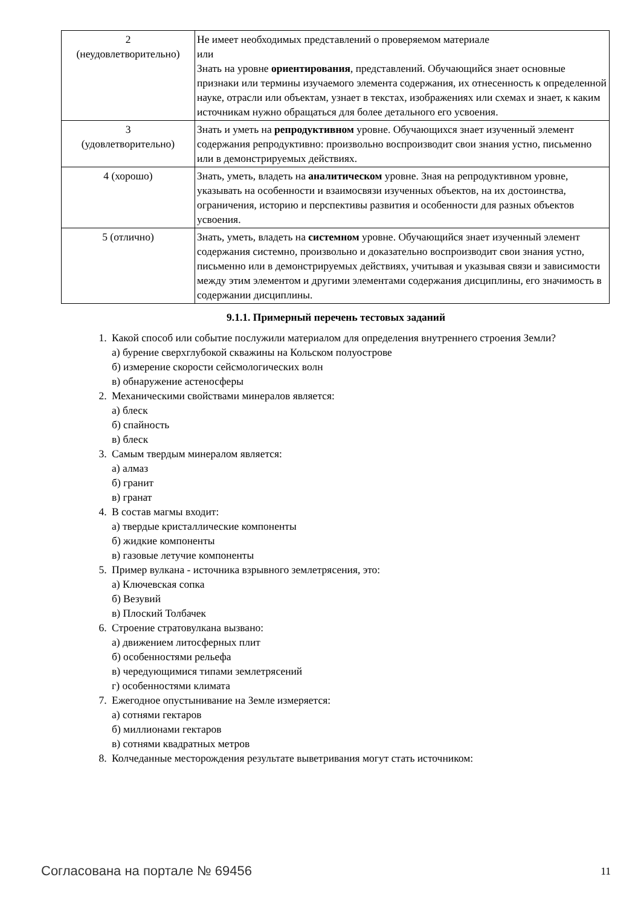| 2 (неудовлетворительно) | Не имеет необходимых представлений о проверяемом материале или Знать на уровне ориентирования , представлений. Обучающийся знает основные признаки или термины изучаемого элемента содержания, их отнесенность к определенной науке, отрасли или объектам, узнает в текстах, изображениях или схемах и знает, к каким источникам нужно обращаться для более детального его усвоения. |
| 3 (удовлетворительно) | Знать и уметь на репродуктивном уровне. Обучающихся знает изученный элемент содержания репродуктивно: произвольно воспроизводит свои знания устно, письменно или в демонстрируемых действиях. |
| 4 (хорошо) | Знать, уметь, владеть на аналитическом уровне. Зная на репродуктивном уровне, указывать на особенности и взаимосвязи изученных объектов, на их достоинства, ограничения, историю и перспективы развития и особенности для разных объектов усвоения. |
| 5 (отлично) | Знать, уметь, владеть на системном уровне. Обучающийся знает изученный элемент содержания системно, произвольно и доказательно воспроизводит свои знания устно, письменно или в демонстрируемых действиях, учитывая и указывая связи и зависимости между этим элементом и другими элементами содержания дисциплины, его значимость в содержании дисциплины. |
9.1.1. Примерный перечень тестовых заданий
1. Какой способ или событие послужили материалом для определения внутреннего строения Земли?
а) бурение сверхглубокой скважины на Кольском полуострове
б) измерение скорости сейсмологических волн
в) обнаружение астеносферы
2. Механическими свойствами минералов является:
а) блеск
б) спайность
в) блеск
3. Самым твердым минералом является:
а) алмаз
б) гранит
в) гранат
4. В состав магмы входит:
а) твердые кристаллические компоненты
б) жидкие компоненты
в) газовые летучие компоненты
5. Пример вулкана - источника взрывного землетрясения, это:
а) Ключевская сопка
б) Везувий
в) Плоский Толбачек
6. Строение стратовулкана вызвано:
а) движением литосферных плит
б) особенностями рельефа
в) чередующимися типами землетрясений
г) особенностями климата
7. Ежегодное опустынивание на Земле измеряется:
а) сотнями гектаров
б) миллионами гектаров
в) сотнями квадратных метров
8. Колчеданные месторождения результате выветривания могут стать источником:
Согласована на портале № 69456 11